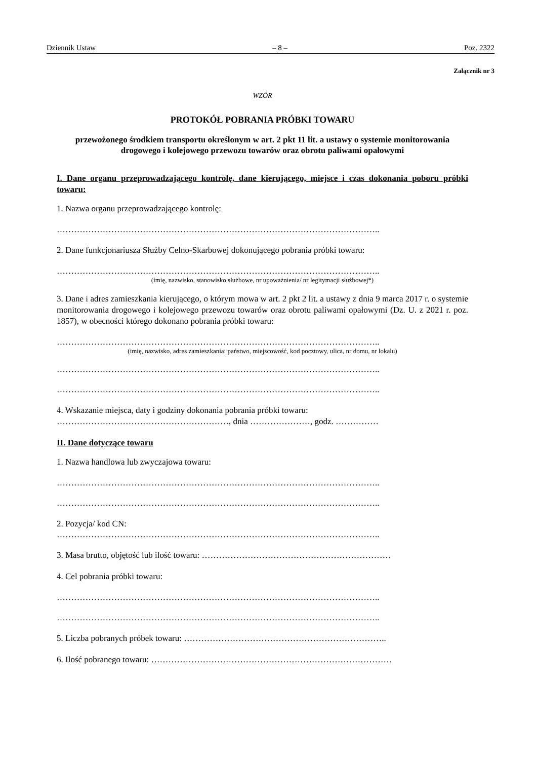Dziennik Ustaw – 8 – Poz. 2322
Załącznik nr 3
WZÓR
PROTOKÓŁ POBRANIA PRÓBKI TOWARU
przewożonego środkiem transportu określonym w art. 2 pkt 11 lit. a ustawy o systemie monitorowania drogowego i kolejowego przewozu towarów oraz obrotu paliwami opałowymi
I. Dane organu przeprowadzającego kontrolę, dane kierującego, miejsce i czas dokonania poboru próbki towaru:
1. Nazwa organu przeprowadzającego kontrolę:
…………………………………………………………………………………………………..
2. Dane funkcjonariusza Służby Celno-Skarbowej dokonującego pobrania próbki towaru:
…………………………………………………………………………………………………..
(imię, nazwisko, stanowisko służbowe, nr upoważnienia/ nr legitymacji służbowej*)
3. Dane i adres zamieszkania kierującego, o którym mowa w art. 2 pkt 2 lit. a ustawy z dnia 9 marca 2017 r. o systemie monitorowania drogowego i kolejowego przewozu towarów oraz obrotu paliwami opałowymi (Dz. U. z 2021 r. poz. 1857), w obecności którego dokonano pobrania próbki towaru:
…………………………………………………………………………………………………..
(imię, nazwisko, adres zamieszkania: państwo, miejscowość, kod pocztowy, ulica, nr domu, nr lokalu)
…………………………………………………………………………………………………..
…………………………………………………………………………………………………..
4. Wskazanie miejsca, daty i godziny dokonania pobrania próbki towaru:
……………………………………………………, dnia …………………, godz. ……………
II. Dane dotyczące towaru
1. Nazwa handlowa lub zwyczajowa towaru:
…………………………………………………………………………………………………..
…………………………………………………………………………………………………..
2. Pozycja/ kod CN:
…………………………………………………………………………………………………..
3. Masa brutto, objętość lub ilość towaru: …………………………………………………………
4. Cel pobrania próbki towaru:
…………………………………………………………………………………………………..
…………………………………………………………………………………………………..
5. Liczba pobranych próbek towaru: ……………………………………………………………..
6. Ilość pobranego towaru: …………………………………………………………………………